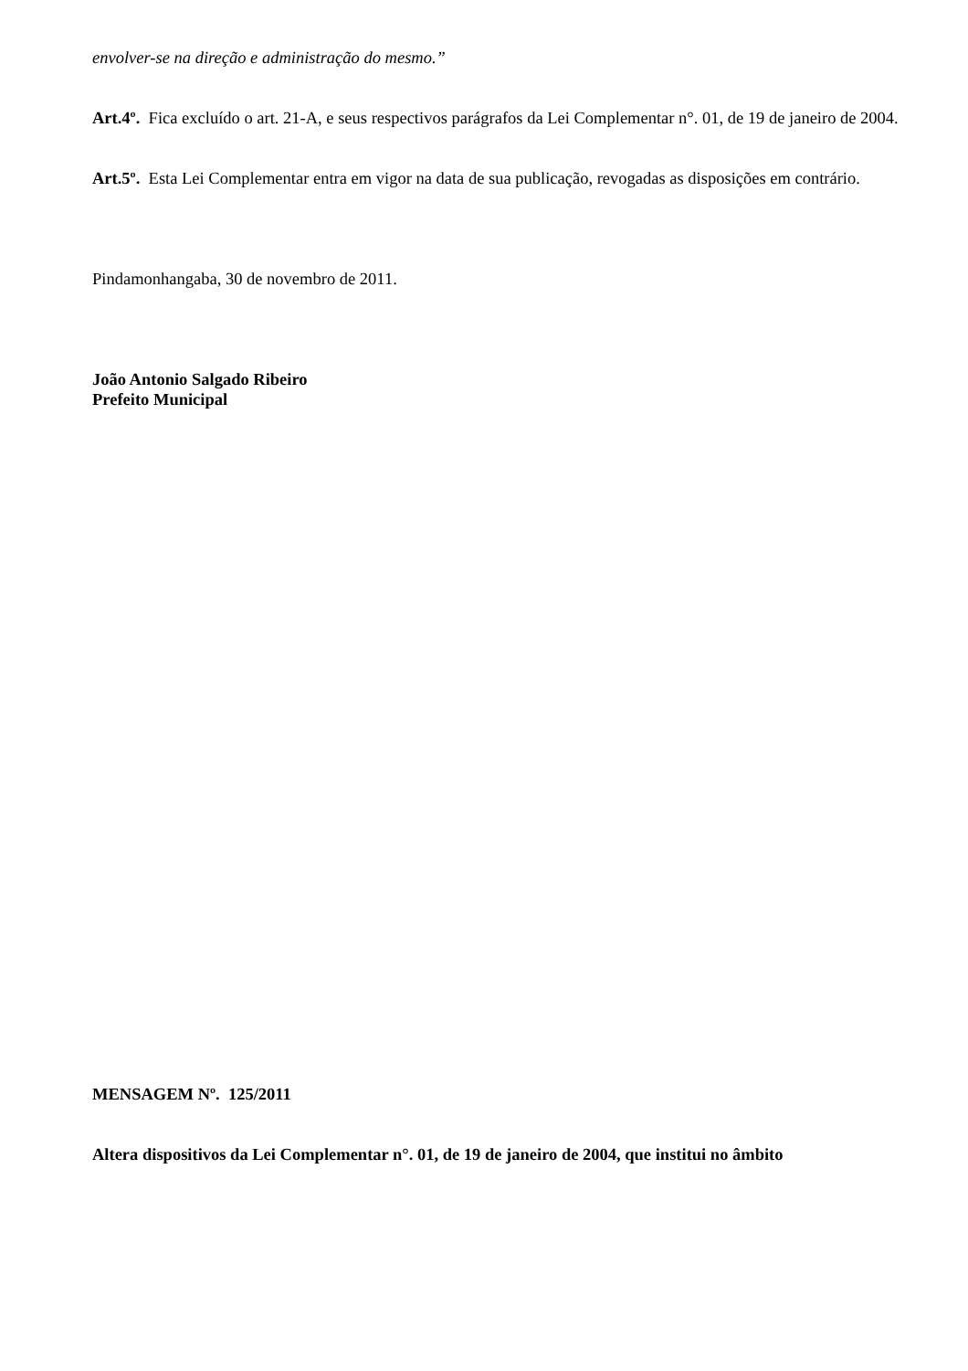envolver-se na direção e administração do mesmo.”
Art.4º. Fica excluído o art. 21-A, e seus respectivos parágrafos da Lei Complementar n°. 01, de 19 de janeiro de 2004.
Art.5º. Esta Lei Complementar entra em vigor na data de sua publicação, revogadas as disposições em contrário.
Pindamonhangaba, 30 de novembro de 2011.
João Antonio Salgado Ribeiro
Prefeito Municipal
MENSAGEM Nº. 125/2011
Altera dispositivos da Lei Complementar n°. 01, de 19 de janeiro de 2004, que institui no âmbito